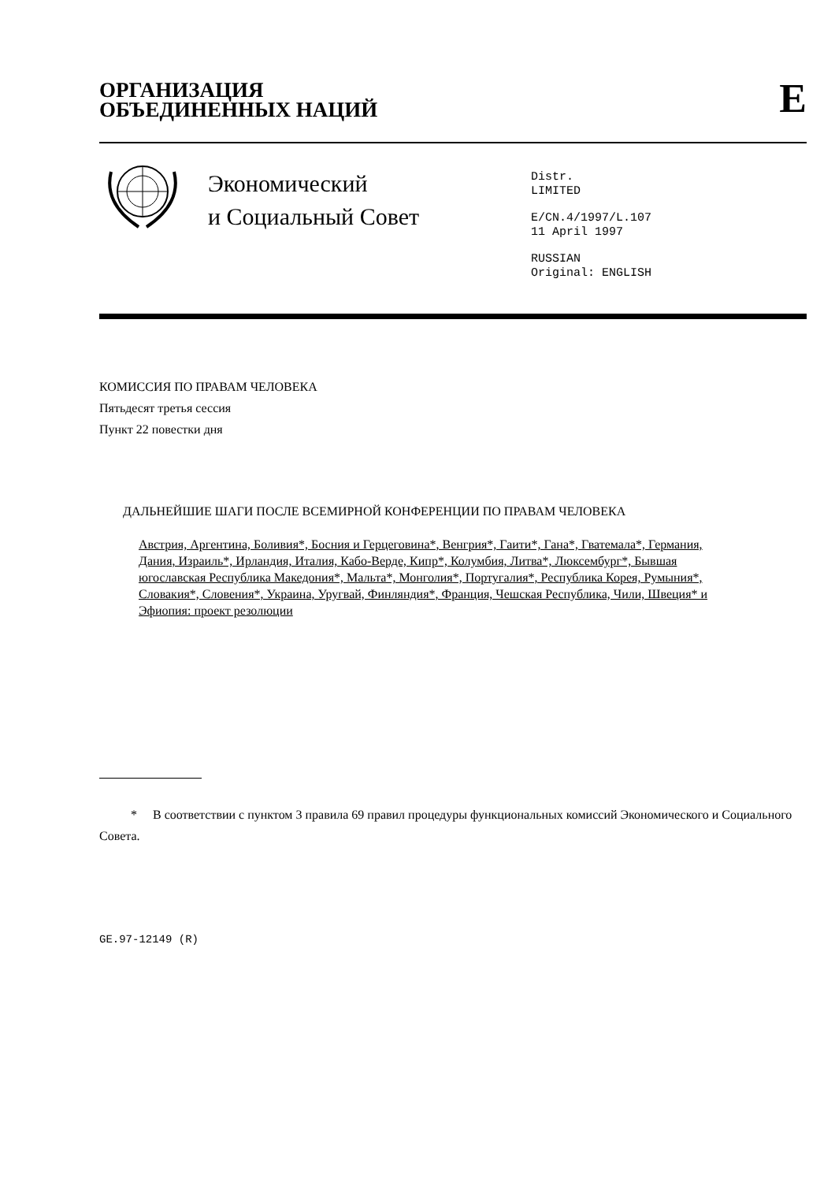ОРГАНИЗАЦИЯ
ОБЪЕДИНЕННЫХ НАЦИЙ
E
Экономический
и Социальный Совет
Distr.
LIMITED
E/CN.4/1997/L.107
11 April 1997
RUSSIAN
Original: ENGLISH
КОМИССИЯ ПО ПРАВАМ ЧЕЛОВЕКА
Пятьдесят третья сессия
Пункт 22 повестки дня
ДАЛЬНЕЙШИЕ ШАГИ ПОСЛЕ ВСЕМИРНОЙ КОНФЕРЕНЦИИ ПО ПРАВАМ ЧЕЛОВЕКА
Австрия, Аргентина, Боливия*, Босния и Герцеговина*, Венгрия*, Гаити*, Гана*, Гватемала*, Германия, Дания, Израиль*, Ирландия, Италия, Кабо-Верде, Кипр*, Колумбия, Литва*, Люксембург*, Бывшая югославская Республика Македония*, Мальта*, Монголия*, Португалия*, Республика Корея, Румыния*, Словакия*, Словения*, Украина, Уругвай, Финляндия*, Франция, Чешская Республика, Чили, Швеция* и Эфиопия: проект резолюции
* В соответствии с пунктом 3 правила 69 правил процедуры функциональных комиссий Экономического и Социального Совета.
GE.97-12149 (R)